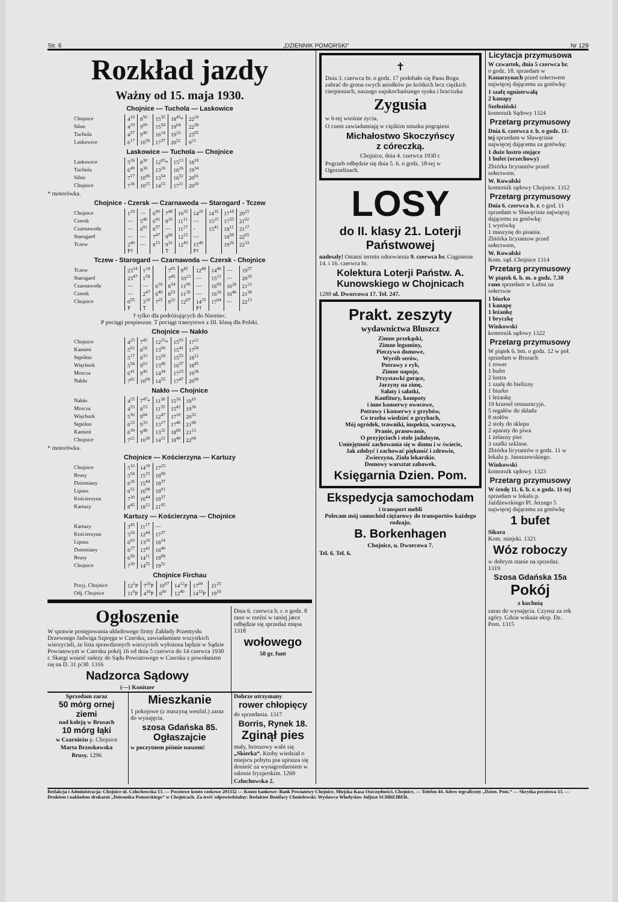Str. 6 „DZIENNIK POMORSKI“Nr 129
Rozkład jazdy
Ważny od 15. maja 1930.
Chojnice — Tuchola — Laskowice
| Chojnice | 4<sup>10</sup> | 8<sup>50</sup> | 15<sup>35</sup> | 18<sup>45</sup>* | 22<sup>20</sup> |
| Silno | 4<sup>29</sup> | 9<sup>09</sup> | 15<sup>54</sup> | 19<sup>04</sup> | 22<sup>38</sup> |
| Tuchola | 4<sup>57</sup> | 9<sup>40</sup> | 16<sup>24</sup> | 19<sup>33</sup> | 23<sup>05</sup> |
| Laskowice | 6<sup>17</sup> | 10<sup>56</sup> | 17<sup>37</sup> | 20<sup>52</sup> | 0<sup>21</sup> |
Laskowice — Tuchola — Chojnice
| Laskowice | 5<sup>26</sup> | 8<sup>30</sup> | 12<sup>05</sup>* | 15<sup>13</sup> | 18<sup>18</sup> |
| Tuchola | 6<sup>49</sup> | 9<sup>38</sup> | 13<sup>26</sup> | 16<sup>26</sup> | 19<sup>34</sup> |
| Silno | 7<sup>17</sup> | 10<sup>06</sup> | 13<sup>54</sup> | 16<sup>52</sup> | 20<sup>01</sup> |
| Chojnice | 7<sup>36</sup> | 10<sup>25</sup> | 14<sup>15</sup> | 17<sup>11</sup> | 20<sup>20</sup> |
* motorówka.
Chojnice - Czersk — Czarnawoda — Starogard - Tczew
| Chojnice | 1<sup>29</sup> | — | 6<sup>00</sup> | 7<sup>48</sup> | 10<sup>35</sup> | 14<sup>20</sup> | 14<sup>35</sup> | 17<sup>18</sup> | 20<sup>25</sup> |
| Czersk | — | 5<sup>40</sup> | 6<sup>41</sup> | 8<sup>20</sup> | 11<sup>11</sup> | — | 15<sup>25</sup> | 17<sup>55</sup> | 21<sup>02</sup> |
| Czarnawoda | — | 6<sup>01</sup> | 6<sup>57</sup> | — | 11<sup>27</sup> | - | 15<sup>41</sup> | 18<sup>11</sup> | 21<sup>17</sup> |
| Starogard | — | — | 7<sup>47</sup> | 9<sup>06</sup> | 12<sup>15</sup> | — | | 18<sup>58</sup> | 22<sup>05</sup> |
| Tczew | 2<sup>49</sup> | — | 8<sup>15</sup> | 9<sup>31</sup> | 12<sup>43</sup> | 15<sup>40</sup> | | 19<sup>26</sup> | 22<sup>33</sup> |
| | P† | | | T | | P† | | | |
Tczew - Starogard — Czarnawoda — Czersk - Chojnice
| Tczew | 23<sup>14</sup> | 1<sup>24</sup> | | 7<sup>05</sup> | 9<sup>45</sup> | 12<sup>48</sup> | 14<sup>40</sup> | — | 19<sup>57</sup> |
| Starogard | 23<sup>47</sup> | 1<sup>58</sup> | | 7<sup>45</sup> | 10<sup>23</sup> | — | 15<sup>21</sup> | — | 20<sup>35</sup> |
| Czarnawoda | — | — | 6<sup>10</sup> | 8<sup>34</sup> | 11<sup>09</sup> | — | 16<sup>09</sup> | 16<sup>26</sup> | 21<sup>21</sup> |
| Czersk | — | 2<sup>47</sup> | 6<sup>40</sup> | 8<sup>53</sup> | 11<sup>28</sup> | — | 16<sup>26</sup> | 16<sup>46</sup> | 21<sup>38</sup> |
| Chojnice | 0<sup>55</sup> | 3<sup>20</sup> | 7<sup>25</sup> | 9<sup>32</sup> | 12<sup>07</sup> | 14<sup>25</sup> | 17<sup>04</sup> | — | 22<sup>15</sup> |
| | P | T | | | | P† | | | |
† tylko dla podróżujących do Niemiec.
P pociągi pospieszne. T pociągi transytowe z III. klasą dla Polski.
Chojnice — Nakło
| Chojnice | 4<sup>25</sup> | 7<sup>45</sup> | 12<sup>25</sup>* | 15<sup>05</sup> | 17<sup>22</sup> |
| Kamień | 5<sup>02</sup> | 8<sup>18</sup> | 13<sup>00</sup> | 15<sup>41</sup> | 17<sup>58</sup> |
| Sępólno | 5<sup>17</sup> | 8<sup>33</sup> | 13<sup>18</sup> | 15<sup>55</sup> | 18<sup>12</sup> |
| Więcbork | 5<sup>54</sup> | 9<sup>03</sup> | 13<sup>48</sup> | 16<sup>37</sup> | 18<sup>45</sup> |
| Mrocza | 6<sup>41</sup> | 9<sup>49</sup> | 14<sup>34</sup> | 17<sup>25</sup> | 19<sup>38</sup> |
| Nakło | 7<sup>02</sup> | 10<sup>09</sup> | 14<sup>55</sup> | 17<sup>47</sup> | 20<sup>00</sup> |
Nakło — Chojnice
| Nakło | 4<sup>25</sup> | 7<sup>47</sup>* | 11<sup>30</sup> | 15<sup>16</sup> | 19<sup>10</sup> |
| Mrocza | 4<sup>53</sup> | 8<sup>15</sup> | 11<sup>55</sup> | 15<sup>42</sup> | 19<sup>36</sup> |
| Więcbork | 5<sup>50</sup> | 9<sup>04</sup> | 12<sup>47</sup> | 17<sup>10</sup> | 20<sup>33</sup> |
| Sępólno | 6<sup>23</sup> | 9<sup>33</sup> | 13<sup>17</sup> | 17<sup>40</sup> | 21<sup>08</sup> |
| Kamień | 6<sup>39</sup> | 9<sup>48</sup> | 13<sup>32</sup> | 18<sup>00</sup> | 21<sup>23</sup> |
| Chojnice | 7<sup>22</sup> | 10<sup>30</sup> | 14<sup>11</sup> | 18<sup>40</sup> | 22<sup>04</sup> |
* motorówka.
Chojnice — Kościerzyna — Kartuzy
| Chojnice | 5<sup>10</sup> | 14<sup>29</sup> | 17<sup>25</sup> |
| Brusy | 5<sup>54</sup> | 15<sup>15</sup> | 18<sup>08</sup> |
| Dziemiany | 6<sup>26</sup> | 15<sup>44</sup> | 18<sup>37</sup> |
| Lipusz | 6<sup>51</sup> | 16<sup>08</sup> | 19<sup>01</sup> |
| Kościerzyna | 7<sup>30</sup> | 16<sup>44</sup> | 19<sup>37</sup> |
| Kartuzy | 8<sup>45</sup> | 18<sup>12</sup> | 21<sup>05</sup> |
Kartuzy — Kościerzyna — Chojnice
| Kartuzy | 3<sup>45</sup> | 11<sup>17</sup> | — |
| Kościerzyna | 5<sup>26</sup> | 12<sup>44</sup> | 17<sup>37</sup> |
| Lipusz | 6<sup>03</sup> | 13<sup>20</sup> | 18<sup>14</sup> |
| Dziemiany | 6<sup>27</sup> | 13<sup>42</sup> | 18<sup>40</sup> |
| Brusy | 6<sup>56</sup> | 14<sup>11</sup> | 19<sup>08</sup> |
| Chojnice | 7<sup>39</sup> | 14<sup>55</sup> | 19<sup>52</sup> |
Chojnice Firchau
| Przyj. Chojnice | 12<sup>1</sup>P | 7<sup>20</sup>P | 10<sup>07</sup> | 14<sup>12</sup>P | 17<sup>00</sup> | 21<sup>25</sup> |
| Odj. Chojnice | 11<sup>0</sup>P | 4<sup>16</sup>P | 8<sup>00</sup> | 12<sup>40</sup> | 14<sup>33</sup>P | 19<sup>18</sup> |
Ogłoszenie
W sprawie postępowania układowego firmy Zakłady Przemysłu Drzewnego Jadwiga Szpręga w Czersku, zawiadamiam wszystkich wierzycieli, że lista sprawdzonych wierzycieli wyłożona będzie w Sądzie Powiatowym w Czersku pokój 16 od dnia 5 czerwca do 14 czerwca 1930 r. Skargi wnieść należy do Sądu Powiatowego w Czersku z powołaniem się na D. 31 p/30. 1316
Nadzorca Sądowy
(—) Konitzer
Dnia 6. czerwca b. r. o godz. 8 rano w rzeźni w taniej jatce odbędzie się sprzedaż mięsa 1318
wołowego
50 gr. funt
Sprzedam zaraz
50 mórg ornej ziemi
nad koleją w Brusach
10 mórg łąki
w Czarnieżu p. Chojnice
Marta Brzoskowska
Brusy. 1296
Mieszkanie
1 pokojowe (z maszyną westfal.) zaraz do wynajęcia.
szosa Gdańska 85.
Ogłaszajcie
w poczytnem piśmie naszem!
Dobrze utrzymany
rower chłopięcy
do sprzedania. 1317
Borris, Rynek 18.
Zginął pies
mały, bronzowy wabi się „Skierka“. Ktoby wiedział o miejscu pobytu psa uprasza się donieść za wynagrodzeniem w salonie fryzjerskim. 1269
Człuchowska 2.
✝
Dnia 3. czerwca br. o godz. 17 podobało się Panu Bogu zabrać do grona swych aniołków po krótkich lecz ciężkich cierpieniach, naszego najukochańszego synka i braciszka
Zygusia
w 6-tej wiośnie życia.
O czem zawiadamiają w ciężkim smutku pogrążeni
Michałostwo Skoczyńscy
z córeczką.
Chojnice, dnia 4. czerwca 1930 r.
Pogrzeb odbędzie się dnia 5. 6. o godz. 18-tej w Ogorzelinach.
LOSY
do II. klasy 21. Loterji Państwowej
nadeszły! Ostatni termin odnowienia 9. czerwca br. Ciągnienie 14. i 16. czerwca br.
Kolektura Loterji Państw. A. Kunowskiego w Chojnicach
1288 ul. Dworcowa 17. Tel. 247.
Prakt. zeszyty
wydawnictwa Bluszcz
Zimne przekąski,
Zimne leguminy,
Pieczywo domowe,
Wyrób serów,
Potrawy z ryb,
Zimne napoje,
Przystawki gorące,
Jarzyny na zimę,
Sałaty i sałatki,
Konfitury, kompoty
i inne konserwy owocowe,
Potrawy i konserwy z grzybów,
Co trzeba wiedzieć o grzybach,
Mój ogródek, trawniki, inspekta, warzywa,
Pranie, prasowanie,
O przyjęciach i stole jadalnym,
Umiejętność zachowania się w domu i w świecie,
Jak zdobyć i zachować piękność i zdrowie,
Zwierzyna, Zioła lekarskie.
Domowy warsztat zabawek.
Księgarnia Dzien. Pom.
Ekspedycja samochodam
i transport mebli
Polecam mój samochód ciężarowy do transportów każdego rodzaju.
B. Borkenhagen
Chojnice, u. Dworcowa 7.
Tel. 6. Tel. 6.
Licytacja przymusowa
W czwartek, dnia 5 czerwca br. o godz. 18. sprzedam w Konarzynach przed sołectwem najwięcej dającemu za gotówkę:
1 szafę ogniotrwałą
2 kanapy
Szeleziński
komornik Sądowy 1324
Przetarg przymusowy
Dnia 6. czerwca r. b. o godz. 11-tej sprzedam w Sławęcinie najwięcej dającemu za gotówkę:
1 duże lustro stojące
1 bufet (orzechowy)
Zbiórka licytantów przed sołectwem.
W. Kowalski
komornik sądowy Chojnice. 1312
Przetarg przymusowy
Dnia 6. czerwca b. r. o god. 11 sprzedam w Sławęcinie najwięcej dającemu za gotówkę:
1 wyrówkę
1 maszynę do pisania.
Zbiórka licytantow przed sołectwem,
W. Kowalski
Kom. sąd. Chojnice 1314
Przetarg przymusowy
W piątek 6. b. m. o godz. 7.30 rano sprzedam w Lubni na sołectwie
1 biurko
1 kanapę
1 leżankę
1 bryczkę
Winkowski
komornik sądowy 1322
Przetarg przymusowy
W piątek 6. bm. o godz. 12 w poł. sprzedam w Brusach
1 rower
1 bufet
2 lustra
1 szafę do bielizny
1 biurko
1 leżankę
19 krzesel restauracyjn.
5 regałów do składu
8 stołów
2 stoły do sklepu
2 aparaty do piwa
1 żelazny piec
3 szafki szklane.
Zbiórka licytantów o godz. 11 w lokalu p. Januszewskiego.
Winkowski
komornik sądowy. 1323
Przetarg przymusowy
W środę 11. 6. b. r. o godz. 11-tej sprzedam w lokalu p. Jaźdźewskiego Pl. Jerzego 5 najwięcej dającemu za gotówkę
1 bufet
Sikora
Kom. miejski. 1321
Wóz roboczy
w dobrym stanie na sprzedaż. 1319
Szosa Gdańska 15a
Pokój
z kuchnią
zaraz do wynajęcia. Czynsz za rok zgóry. Gdzie wskaże eksp. Dz. Pom. 1315
Redakcja i Administracja: Chojnice ul. Człuchowska 13. — Pocztowe konto czekowe 201332 — Konto bankowe: Bank Powiatowy Chojnice, Miejska Kasa Oszczędności, Chojnice, — Telefon 44. Adres tegraficzny „Dzien. Pom.“ — Skrytka pocztowa 33. — Drukiem i nakładem drukarni „Dziennika Pomorskiego“ w Chojnicach. Za treść odpowiedzialny: Redaktor Bonifacy Chmielewski. Wydawca Władysław Juljusz SCHREIBER.